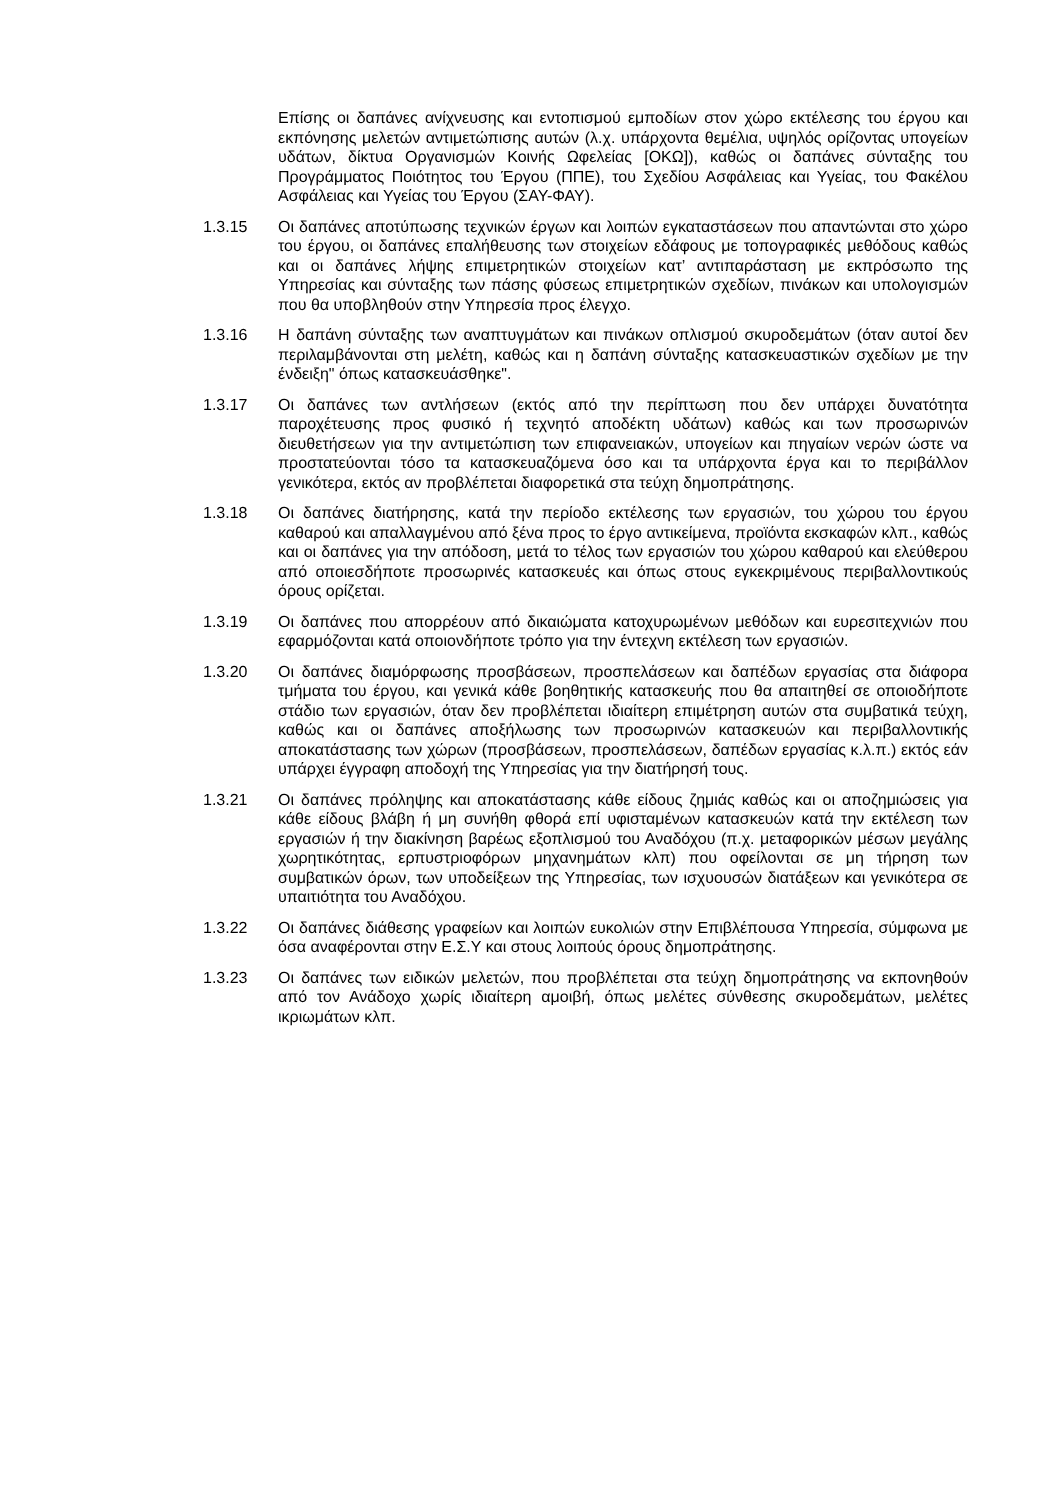Επίσης οι δαπάνες ανίχνευσης και εντοπισμού εμποδίων στον χώρο εκτέλεσης του έργου και εκπόνησης μελετών αντιμετώπισης αυτών (λ.χ. υπάρχοντα θεμέλια, υψηλός ορίζοντας υπογείων υδάτων, δίκτυα Οργανισμών Κοινής Ωφελείας [ΟΚΩ]), καθώς οι δαπάνες σύνταξης του Προγράμματος Ποιότητος του Έργου (ΠΠΕ), του Σχεδίου Ασφάλειας και Υγείας, του Φακέλου Ασφάλειας και Υγείας του Έργου (ΣΑΥ-ΦΑΥ).
1.3.15 Οι δαπάνες αποτύπωσης τεχνικών έργων και λοιπών εγκαταστάσεων που απαντώνται στο χώρο του έργου, οι δαπάνες επαλήθευσης των στοιχείων εδάφους με τοπογραφικές μεθόδους καθώς και οι δαπάνες λήψης επιμετρητικών στοιχείων κατ’ αντιπαράσταση με εκπρόσωπο της Υπηρεσίας και σύνταξης των πάσης φύσεως επιμετρητικών σχεδίων, πινάκων και υπολογισμών που θα υποβληθούν στην Υπηρεσία προς έλεγχο.
1.3.16 Η δαπάνη σύνταξης των αναπτυγμάτων και πινάκων οπλισμού σκυροδεμάτων (όταν αυτοί δεν περιλαμβάνονται στη μελέτη, καθώς και η δαπάνη σύνταξης κατασκευαστικών σχεδίων με την ένδειξη" όπως κατασκευάσθηκε".
1.3.17 Οι δαπάνες των αντλήσεων (εκτός από την περίπτωση που δεν υπάρχει δυνατότητα παροχέτευσης προς φυσικό ή τεχνητό αποδέκτη υδάτων) καθώς και των προσωρινών διευθετήσεων για την αντιμετώπιση των επιφανειακών, υπογείων και πηγαίων νερών ώστε να προστατεύονται τόσο τα κατασκευαζόμενα όσο και τα υπάρχοντα έργα και το περιβάλλον γενικότερα, εκτός αν προβλέπεται διαφορετικά στα τεύχη δημοπράτησης.
1.3.18 Οι δαπάνες διατήρησης, κατά την περίοδο εκτέλεσης των εργασιών, του χώρου του έργου καθαρού και απαλλαγμένου από ξένα προς το έργο αντικείμενα, προϊόντα εκσκαφών κλπ., καθώς και οι δαπάνες για την απόδοση, μετά το τέλος των εργασιών του χώρου καθαρού και ελεύθερου από οποιεσδήποτε προσωρινές κατασκευές και όπως στους εγκεκριμένους περιβαλλοντικούς όρους ορίζεται.
1.3.19 Οι δαπάνες που απορρέουν από δικαιώματα κατοχυρωμένων μεθόδων και ευρεσιτεχνιών που εφαρμόζονται κατά οποιονδήποτε τρόπο για την έντεχνη εκτέλεση των εργασιών.
1.3.20 Οι δαπάνες διαμόρφωσης προσβάσεων, προσπελάσεων και δαπέδων εργασίας στα διάφορα τμήματα του έργου, και γενικά κάθε βοηθητικής κατασκευής που θα απαιτηθεί σε οποιοδήποτε στάδιο των εργασιών, όταν δεν προβλέπεται ιδιαίτερη επιμέτρηση αυτών στα συμβατικά τεύχη, καθώς και οι δαπάνες αποξήλωσης των προσωρινών κατασκευών και περιβαλλοντικής αποκατάστασης των χώρων (προσβάσεων, προσπελάσεων, δαπέδων εργασίας κ.λ.π.) εκτός εάν υπάρχει έγγραφη αποδοχή της Υπηρεσίας για την διατήρησή τους.
1.3.21 Οι δαπάνες πρόληψης και αποκατάστασης κάθε είδους ζημιάς καθώς και οι αποζημιώσεις για κάθε είδους βλάβη ή μη συνήθη φθορά επί υφισταμένων κατασκευών κατά την εκτέλεση των εργασιών ή την διακίνηση βαρέως εξοπλισμού του Αναδόχου (π.χ. μεταφορικών μέσων μεγάλης χωρητικότητας, ερπυστριοφόρων μηχανημάτων κλπ) που οφείλονται σε μη τήρηση των συμβατικών όρων, των υποδείξεων της Υπηρεσίας, των ισχυουσών διατάξεων και γενικότερα σε υπαιτιότητα του Αναδόχου.
1.3.22 Οι δαπάνες διάθεσης γραφείων και λοιπών ευκολιών στην Επιβλέπουσα Υπηρεσία, σύμφωνα με όσα αναφέρονται στην Ε.Σ.Υ και στους λοιπούς όρους δημοπράτησης.
1.3.23 Οι δαπάνες των ειδικών μελετών, που προβλέπεται στα τεύχη δημοπράτησης να εκπονηθούν από τον Ανάδοχο χωρίς ιδιαίτερη αμοιβή, όπως μελέτες σύνθεσης σκυροδεμάτων, μελέτες ικριωμάτων κλπ.